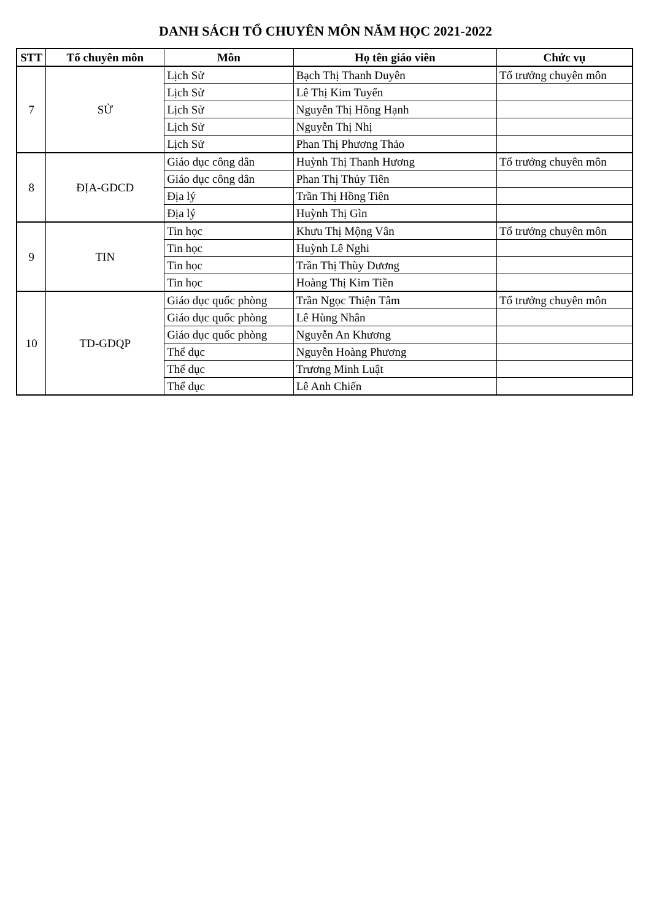DANH SÁCH TỔ CHUYÊN MÔN NĂM HỌC 2021-2022
| STT | Tổ chuyên môn | Môn | Họ tên giáo viên | Chức vụ |
| --- | --- | --- | --- | --- |
| 7 | SỬ | Lịch Sử | Bạch Thị Thanh Duyên | Tổ trưởng chuyên môn |
| | | Lịch Sử | Lê Thị Kim Tuyến | |
| | | Lịch Sử | Nguyễn Thị Hồng Hạnh | |
| | | Lịch Sử | Nguyễn Thị Nhị | |
| | | Lịch Sử | Phan Thị Phương Thảo | |
| 8 | ĐỊA-GDCD | Giáo dục công dân | Huỳnh Thị Thanh Hương | Tổ trưởng chuyên môn |
| | | Giáo dục công dân | Phan Thị Thủy Tiên | |
| | | Địa lý | Trần Thị Hồng Tiên | |
| | | Địa lý | Huỳnh Thị Gìn | |
| 9 | TIN | Tin học | Khưu Thị Mộng Vân | Tổ trưởng chuyên môn |
| | | Tin học | Huỳnh Lê Nghi | |
| | | Tin học | Trần Thị Thùy Dương | |
| | | Tin học | Hoàng Thị Kim Tiền | |
| 10 | TD-GDQP | Giáo dục quốc phòng | Trần Ngọc Thiện Tâm | Tổ trưởng chuyên môn |
| | | Giáo dục quốc phòng | Lê Hùng Nhân | |
| | | Giáo dục quốc phòng | Nguyễn An Khương | |
| | | Thể dục | Nguyễn Hoàng Phương | |
| | | Thể dục | Trương Minh Luật | |
| | | Thể dục | Lê Anh Chiến | |